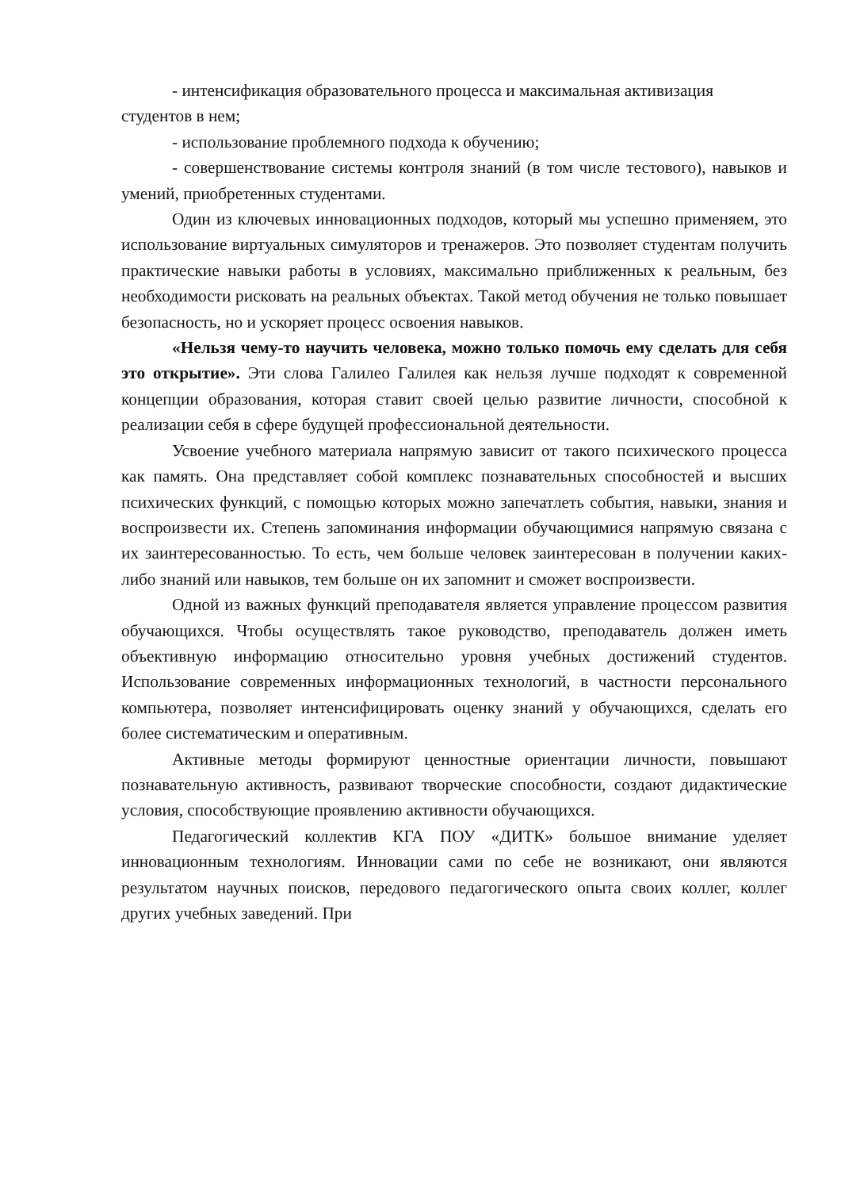- интенсификация образовательного процесса и максимальная активизация студентов в нем;
- использование проблемного подхода к обучению;
- совершенствование системы контроля знаний (в том числе тестового), навыков и умений, приобретенных студентами.
Один из ключевых инновационных подходов, который мы успешно применяем, это использование виртуальных симуляторов и тренажеров. Это позволяет студентам получить практические навыки работы в условиях, максимально приближенных к реальным, без необходимости рисковать на реальных объектах. Такой метод обучения не только повышает безопасность, но и ускоряет процесс освоения навыков.
«Нельзя чему-то научить человека, можно только помочь ему сделать для себя это открытие». Эти слова Галилео Галилея как нельзя лучше подходят к современной концепции образования, которая ставит своей целью развитие личности, способной к реализации себя в сфере будущей профессиональной деятельности.
Усвоение учебного материала напрямую зависит от такого психического процесса как память. Она представляет собой комплекс познавательных способностей и высших психических функций, с помощью которых можно запечатлеть события, навыки, знания и воспроизвести их. Степень запоминания информации обучающимися напрямую связана с их заинтересованностью. То есть, чем больше человек заинтересован в получении каких-либо знаний или навыков, тем больше он их запомнит и сможет воспроизвести.
Одной из важных функций преподавателя является управление процессом развития обучающихся. Чтобы осуществлять такое руководство, преподаватель должен иметь объективную информацию относительно уровня учебных достижений студентов. Использование современных информационных технологий, в частности персонального компьютера, позволяет интенсифицировать оценку знаний у обучающихся, сделать его более систематическим и оперативным.
Активные методы формируют ценностные ориентации личности, повышают познавательную активность, развивают творческие способности, создают дидактические условия, способствующие проявлению активности обучающихся.
Педагогический коллектив КГА ПОУ «ДИТК» большое внимание уделяет инновационным технологиям. Инновации сами по себе не возникают, они являются результатом научных поисков, передового педагогического опыта своих коллег, коллег других учебных заведений. При